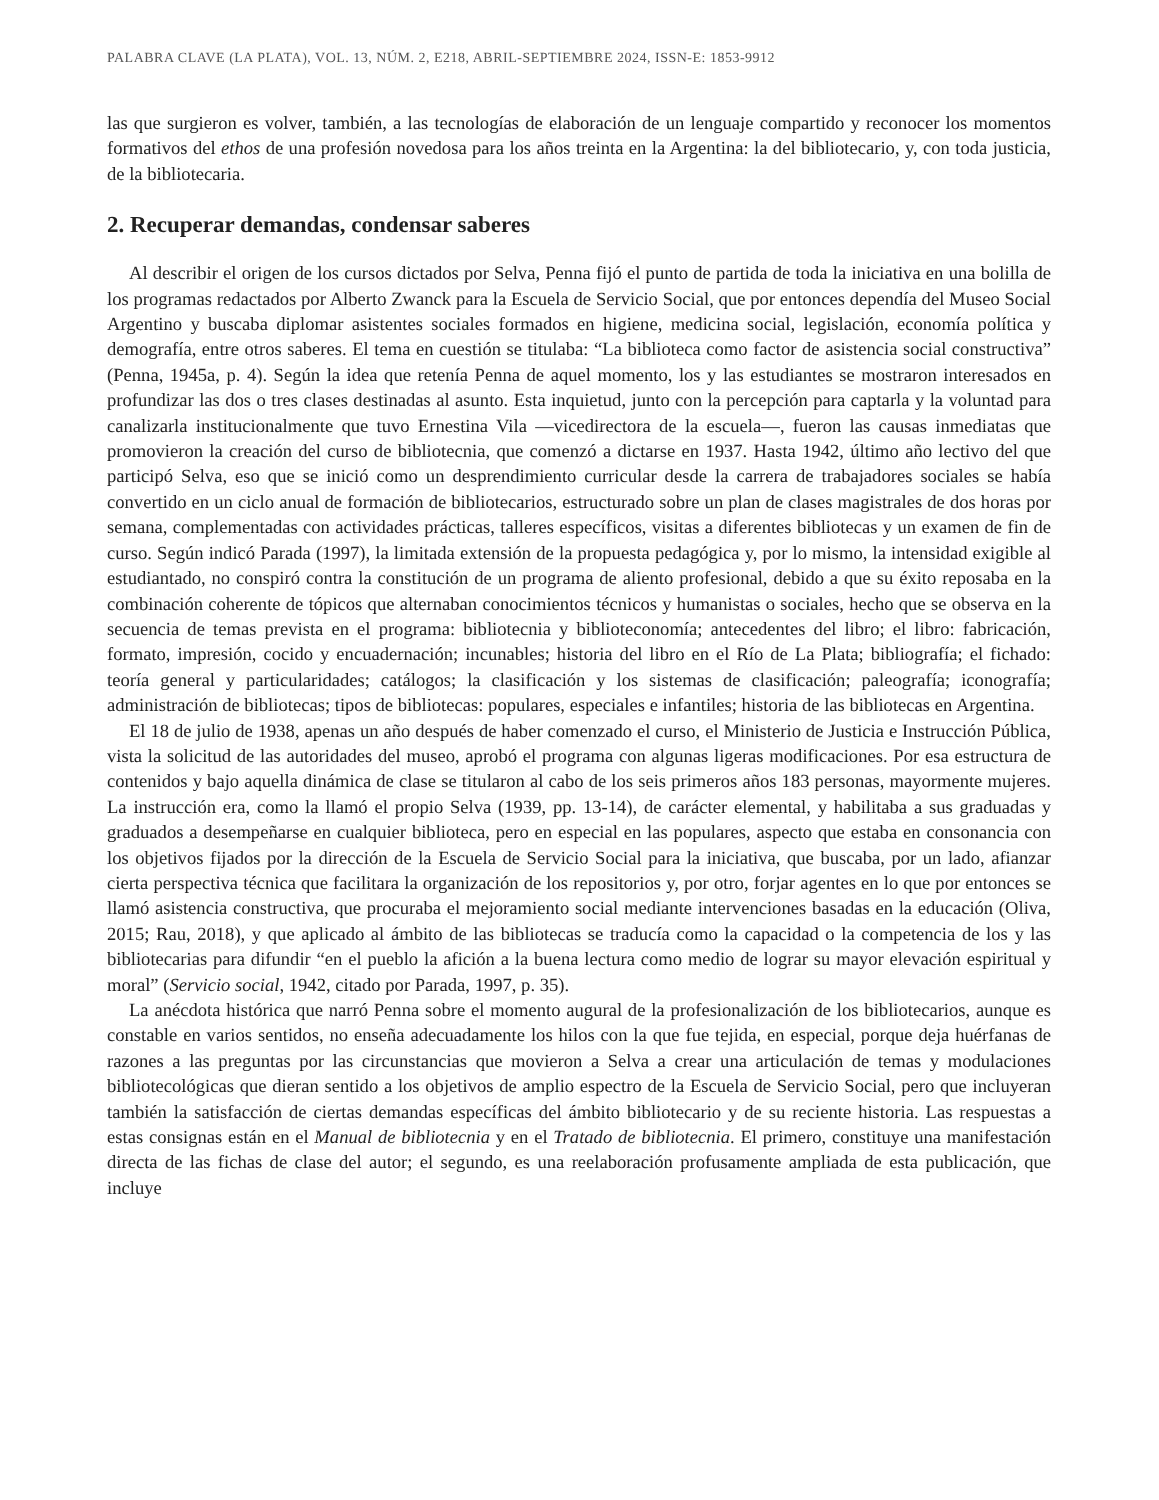PALABRA CLAVE (LA PLATA), VOL. 13, NÚM. 2, E218, ABRIL-SEPTIEMBRE 2024, ISSN-E: 1853-9912
las que surgieron es volver, también, a las tecnologías de elaboración de un lenguaje compartido y reconocer los momentos formativos del ethos de una profesión novedosa para los años treinta en la Argentina: la del bibliotecario, y, con toda justicia, de la bibliotecaria.
2. Recuperar demandas, condensar saberes
Al describir el origen de los cursos dictados por Selva, Penna fijó el punto de partida de toda la iniciativa en una bolilla de los programas redactados por Alberto Zwanck para la Escuela de Servicio Social, que por entonces dependía del Museo Social Argentino y buscaba diplomar asistentes sociales formados en higiene, medicina social, legislación, economía política y demografía, entre otros saberes. El tema en cuestión se titulaba: “La biblioteca como factor de asistencia social constructiva” (Penna, 1945a, p. 4). Según la idea que retenía Penna de aquel momento, los y las estudiantes se mostraron interesados en profundizar las dos o tres clases destinadas al asunto. Esta inquietud, junto con la percepción para captarla y la voluntad para canalizarla institucionalmente que tuvo Ernestina Vila —vicedirectora de la escuela—, fueron las causas inmediatas que promovieron la creación del curso de bibliotecnia, que comenzó a dictarse en 1937. Hasta 1942, último año lectivo del que participó Selva, eso que se inició como un desprendimiento curricular desde la carrera de trabajadores sociales se había convertido en un ciclo anual de formación de bibliotecarios, estructurado sobre un plan de clases magistrales de dos horas por semana, complementadas con actividades prácticas, talleres específicos, visitas a diferentes bibliotecas y un examen de fin de curso. Según indicó Parada (1997), la limitada extensión de la propuesta pedagógica y, por lo mismo, la intensidad exigible al estudiantado, no conspiró contra la constitución de un programa de aliento profesional, debido a que su éxito reposaba en la combinación coherente de tópicos que alternaban conocimientos técnicos y humanistas o sociales, hecho que se observa en la secuencia de temas prevista en el programa: bibliotecnia y biblioteconomía; antecedentes del libro; el libro: fabricación, formato, impresión, cocido y encuadernación; incunables; historia del libro en el Río de La Plata; bibliografía; el fichado: teoría general y particularidades; catálogos; la clasificación y los sistemas de clasificación; paleografía; iconografía; administración de bibliotecas; tipos de bibliotecas: populares, especiales e infantiles; historia de las bibliotecas en Argentina.
El 18 de julio de 1938, apenas un año después de haber comenzado el curso, el Ministerio de Justicia e Instrucción Pública, vista la solicitud de las autoridades del museo, aprobó el programa con algunas ligeras modificaciones. Por esa estructura de contenidos y bajo aquella dinámica de clase se titularon al cabo de los seis primeros años 183 personas, mayormente mujeres. La instrucción era, como la llamó el propio Selva (1939, pp. 13-14), de carácter elemental, y habilitaba a sus graduadas y graduados a desempeñarse en cualquier biblioteca, pero en especial en las populares, aspecto que estaba en consonancia con los objetivos fijados por la dirección de la Escuela de Servicio Social para la iniciativa, que buscaba, por un lado, afianzar cierta perspectiva técnica que facilitara la organización de los repositorios y, por otro, forjar agentes en lo que por entonces se llamó asistencia constructiva, que procuraba el mejoramiento social mediante intervenciones basadas en la educación (Oliva, 2015; Rau, 2018), y que aplicado al ámbito de las bibliotecas se traducía como la capacidad o la competencia de los y las bibliotecarias para difundir “en el pueblo la afición a la buena lectura como medio de lograr su mayor elevación espiritual y moral” (Servicio social, 1942, citado por Parada, 1997, p. 35).
La anécdota histórica que narró Penna sobre el momento augural de la profesionalización de los bibliotecarios, aunque es constable en varios sentidos, no enseña adecuadamente los hilos con la que fue tejida, en especial, porque deja huérfanas de razones a las preguntas por las circunstancias que movieron a Selva a crear una articulación de temas y modulaciones bibliotecológicas que dieran sentido a los objetivos de amplio espectro de la Escuela de Servicio Social, pero que incluyeran también la satisfacción de ciertas demandas específicas del ámbito bibliotecario y de su reciente historia. Las respuestas a estas consignas están en el Manual de bibliotecnia y en el Tratado de bibliotecnia. El primero, constituye una manifestación directa de las fichas de clase del autor; el segundo, es una reelaboración profusamente ampliada de esta publicación, que incluye